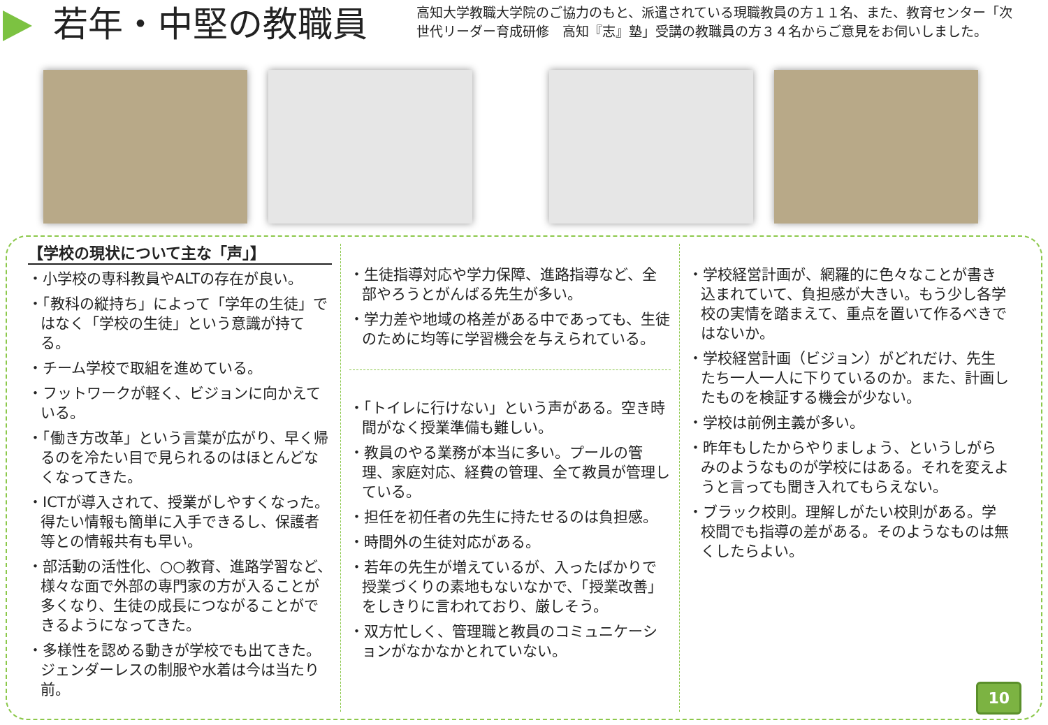若年・中堅の教職員
高知大学教職大学院のご協力のもと、派遣されている現職教員の方１１名、また、教育センター「次世代リーダー育成研修　高知『志』塾」受講の教職員の方３４名からご意見をお伺いしました。
【学校の現状について主な「声」】
・小学校の専科教員やALTの存在が良い。
・「教科の縦持ち」によって「学年の生徒」ではなく「学校の生徒」という意識が持てる。
・チーム学校で取組を進めている。
・フットワークが軽く、ビジョンに向かえている。
・「働き方改革」という言葉が広がり、早く帰るのを冷たい目で見られるのはほとんどなくなってきた。
・ICTが導入されて、授業がしやすくなった。得たい情報も簡単に入手できるし、保護者等との情報共有も早い。
・部活動の活性化、○○教育、進路学習など、様々な面で外部の専門家の方が入ることが多くなり、生徒の成長につながることができるようになってきた。
・多様性を認める動きが学校でも出てきた。ジェンダーレスの制服や水着は今は当たり前。
・生徒指導対応や学力保障、進路指導など、全部やろうとがんばる先生が多い。
・学力差や地域の格差がある中であっても、生徒のために均等に学習機会を与えられている。
・「トイレに行けない」という声がある。空き時間がなく授業準備も難しい。
・教員のやる業務が本当に多い。プールの管理、家庭対応、経費の管理、全て教員が管理している。
・担任を初任者の先生に持たせるのは負担感。
・時間外の生徒対応がある。
・若年の先生が増えているが、入ったばかりで授業づくりの素地もないなかで、「授業改善」をしきりに言われており、厳しそう。
・双方忙しく、管理職と教員のコミュニケーションがなかなかとれていない。
・学校経営計画が、網羅的に色々なことが書き込まれていて、負担感が大きい。もう少し各学校の実情を踏まえて、重点を置いて作るべきではないか。
・学校経営計画（ビジョン）がどれだけ、先生たち一人一人に下りているのか。また、計画したものを検証する機会が少ない。
・学校は前例主義が多い。
・昨年もしたからやりましょう、というしがらみのようなものが学校にはある。それを変えようと言っても聞き入れてもらえない。
・ブラック校則。理解しがたい校則がある。学校間でも指導の差がある。そのようなものは無くしたらよい。
10